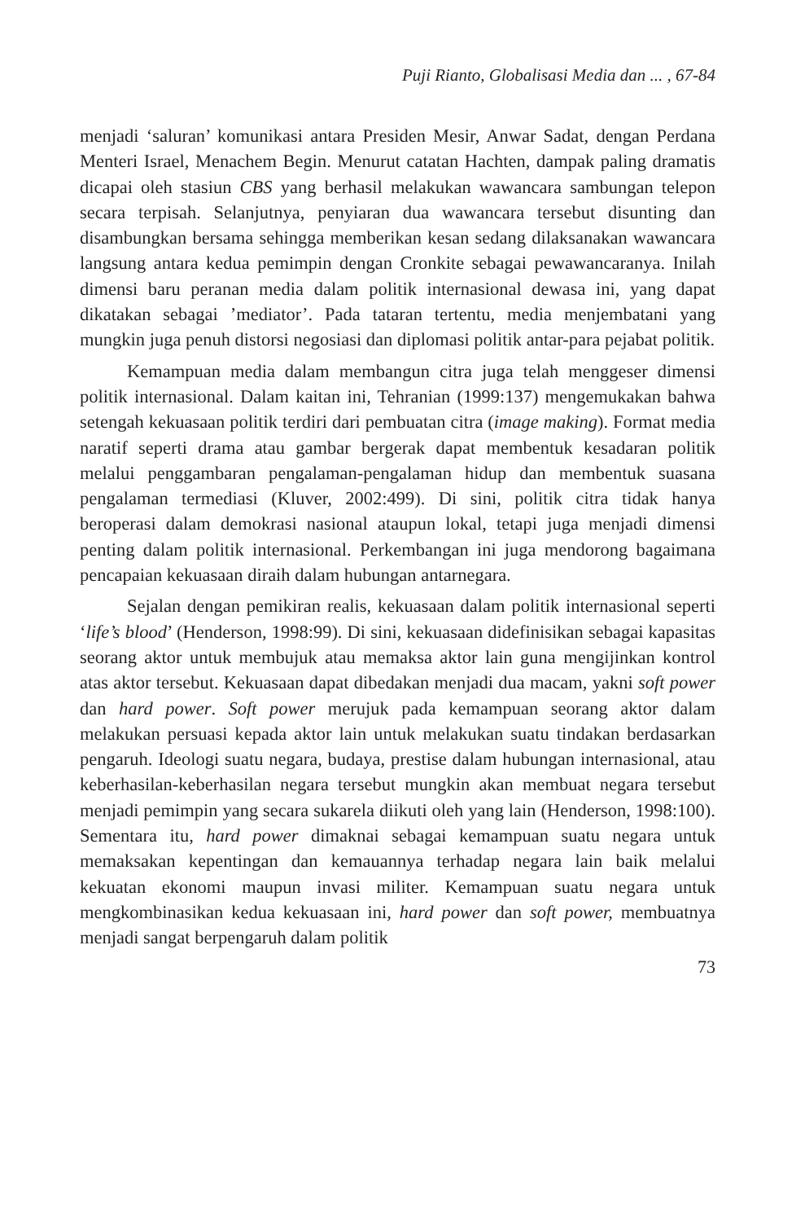Puji Rianto, Globalisasi Media dan ... , 67-84
menjadi ‘saluran’ komunikasi antara Presiden Mesir, Anwar Sadat, dengan Perdana Menteri Israel, Menachem Begin. Menurut catatan Hachten, dampak paling dramatis dicapai oleh stasiun CBS yang berhasil melakukan wawancara sambungan telepon secara terpisah. Selanjutnya, penyiaran dua wawancara tersebut disunting dan disambungkan bersama sehingga memberikan kesan sedang dilaksanakan wawancara langsung antara kedua pemimpin dengan Cronkite sebagai pewawancaranya. Inilah dimensi baru peranan media dalam politik internasional dewasa ini, yang dapat dikatakan sebagai ’mediator’. Pada tataran tertentu, media menjembatani yang mungkin juga penuh distorsi negosiasi dan diplomasi politik antar-para pejabat politik.
Kemampuan media dalam membangun citra juga telah menggeser dimensi politik internasional. Dalam kaitan ini, Tehranian (1999:137) mengemukakan bahwa setengah kekuasaan politik terdiri dari pembuatan citra (image making). Format media naratif seperti drama atau gambar bergerak dapat membentuk kesadaran politik melalui penggambaran pengalaman-pengalaman hidup dan membentuk suasana pengalaman termediasi (Kluver, 2002:499). Di sini, politik citra tidak hanya beroperasi dalam demokrasi nasional ataupun lokal, tetapi juga menjadi dimensi penting dalam politik internasional. Perkembangan ini juga mendorong bagaimana pencapaian kekuasaan diraih dalam hubungan antarnegara.
Sejalan dengan pemikiran realis, kekuasaan dalam politik internasional seperti ‘life’s blood’ (Henderson, 1998:99). Di sini, kekuasaan didefinisikan sebagai kapasitas seorang aktor untuk membujuk atau memaksa aktor lain guna mengijinkan kontrol atas aktor tersebut. Kekuasaan dapat dibedakan menjadi dua macam, yakni soft power dan hard power. Soft power merujuk pada kemampuan seorang aktor dalam melakukan persuasi kepada aktor lain untuk melakukan suatu tindakan berdasarkan pengaruh. Ideologi suatu negara, budaya, prestise dalam hubungan internasional, atau keberhasilan-keberhasilan negara tersebut mungkin akan membuat negara tersebut menjadi pemimpin yang secara sukarela diikuti oleh yang lain (Henderson, 1998:100). Sementara itu, hard power dimaknai sebagai kemampuan suatu negara untuk memaksakan kepentingan dan kemauannya terhadap negara lain baik melalui kekuatan ekonomi maupun invasi militer. Kemampuan suatu negara untuk mengkombinasikan kedua kekuasaan ini, hard power dan soft power, membuatnya menjadi sangat berpengaruh dalam politik
73